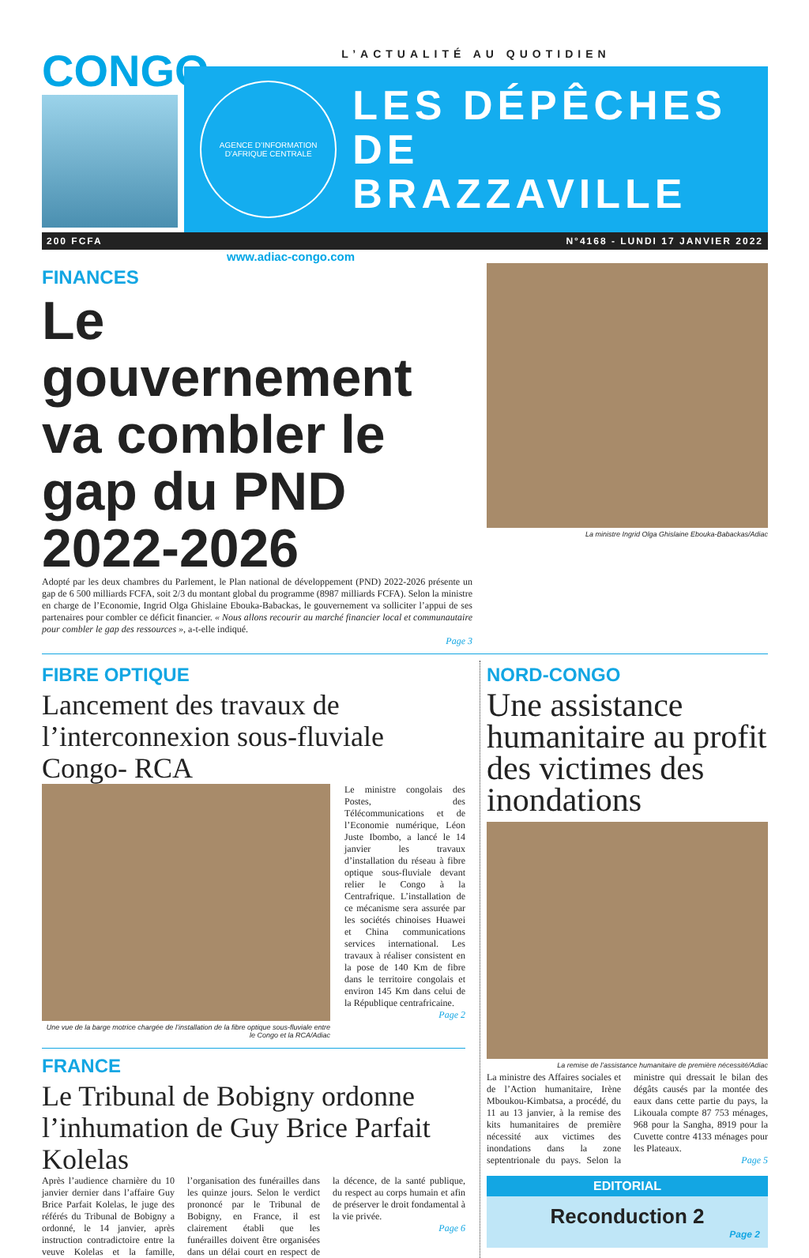CONGO
L’ACTUALITÉ AU QUOTIDIEN
AGENCE D’INFORMATION D’AFRIQUE CENTRALE
LES DÉPÊCHES
DE BRAZZAVILLE
200 FCFA N°4168 - LUNDI 17 JANVIER 2022
www.adiac-congo.com
FINANCES
Le gouvernement va combler le gap du PND 2022-2026
Adopté par les deux chambres du Parlement, le Plan national de développement (PND) 2022-2026 présente un gap de 6 500 milliards FCFA, soit 2/3 du montant global du programme (8987 milliards FCFA). Selon la ministre en charge de l’Economie, Ingrid Olga Ghislaine Ebouka-Babackas, le gouvernement va solliciter l’appui de ses partenaires pour combler ce déficit financier. « Nous allons recourir au marché financier local et communautaire pour combler le gap des ressources », a-t-elle indiqué.
Page 3
La ministre Ingrid Olga Ghislaine Ebouka-Babackas/Adiac
FIBRE OPTIQUE
Lancement des travaux de l’interconnexion sous-fluviale Congo- RCA
Une vue de la barge motrice chargée de l’installation de la fibre optique sous-fluviale entre le Congo et la RCA/Adiac
Le ministre congolais des Postes, des Télécommunications et de l’Economie numérique, Léon Juste Ibombo, a lancé le 14 janvier les travaux d’installation du réseau à fibre optique sous-fluviale devant relier le Congo à la Centrafrique. L’installation de ce mécanisme sera assurée par les sociétés chinoises Huawei et China communications services international. Les travaux à réaliser consistent en la pose de 140 Km de fibre dans le territoire congolais et environ 145 Km dans celui de la République centrafricaine.
Page 2
FRANCE
Le Tribunal de Bobigny ordonne l’inhumation de Guy Brice Parfait Kolelas
Après l’audience charnière du 10 janvier dernier dans l’affaire Guy Brice Parfait Kolelas, le juge des référés du Tribunal de Bobigny a ordonné, le 14 janvier, après instruction contradictoire entre la veuve Kolelas et la famille, l’organisation des funérailles dans les quinze jours. Selon le verdict prononcé par le Tribunal de Bobigny, en France, il est clairement établi que les funérailles doivent être organisées dans un délai court en respect de la décence, de la santé publique, du respect au corps humain et afin de préserver le droit fondamental à la vie privée.
Page 6
NORD-CONGO
Une assistance humanitaire au profit des victimes des inondations
La remise de l’assistance humanitaire de première nécessité/Adiac
La ministre des Affaires sociales et de l’Action humanitaire, Irène Mboukou-Kimbatsa, a procédé, du 11 au 13 janvier, à la remise des kits humanitaires de première nécessité aux victimes des inondations dans la zone septentrionale du pays. Selon la ministre qui dressait le bilan des dégâts causés par la montée des eaux dans cette partie du pays, la Likouala compte 87 753 ménages, 968 pour la Sangha, 8919 pour la Cuvette contre 4133 ménages pour les Plateaux.
Page 5
EDITORIAL
Reconduction 2
Page 2